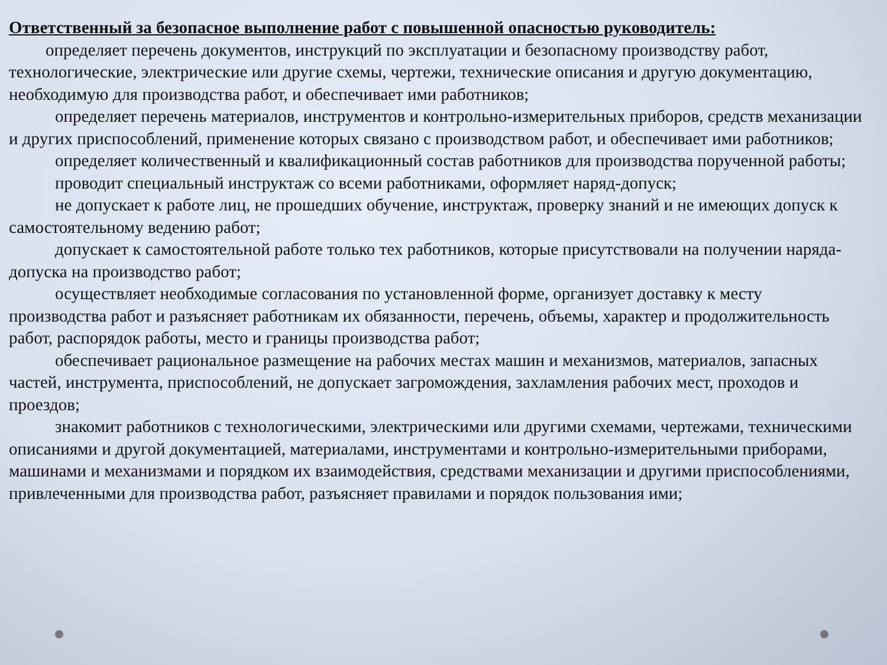Ответственный за безопасное выполнение работ с повышенной опасностью руководитель:
определяет перечень документов, инструкций по эксплуатации и безопасному производству работ, технологические, электрические или другие схемы, чертежи, технические описания и другую документацию, необходимую для производства работ, и обеспечивает ими работников;
определяет перечень материалов, инструментов и контрольно-измерительных приборов, средств механизации и других приспособлений, применение которых связано с производством работ, и обеспечивает ими работников;
определяет количественный и квалификационный состав работников для производства порученной работы;
проводит специальный инструктаж со всеми работниками, оформляет наряд-допуск;
не допускает к работе лиц, не прошедших обучение, инструктаж, проверку знаний и не имеющих допуск к самостоятельному ведению работ;
допускает к самостоятельной работе только тех работников, которые присутствовали на получении наряда-допуска на производство работ;
осуществляет необходимые согласования по установленной форме, организует доставку к месту производства работ и разъясняет работникам их обязанности, перечень, объемы, характер и продолжительность работ, распорядок работы, место и границы производства работ;
обеспечивает рациональное размещение на рабочих местах машин и механизмов, материалов, запасных частей, инструмента, приспособлений, не допускает загромождения, захламления рабочих мест, проходов и проездов;
знакомит работников с технологическими, электрическими или другими схемами, чертежами, техническими описаниями и другой документацией, материалами, инструментами и контрольно-измерительными приборами, машинами и механизмами и порядком их взаимодействия, средствами механизации и другими приспособлениями, привлеченными для производства работ, разъясняет правилами и порядок пользования ими;